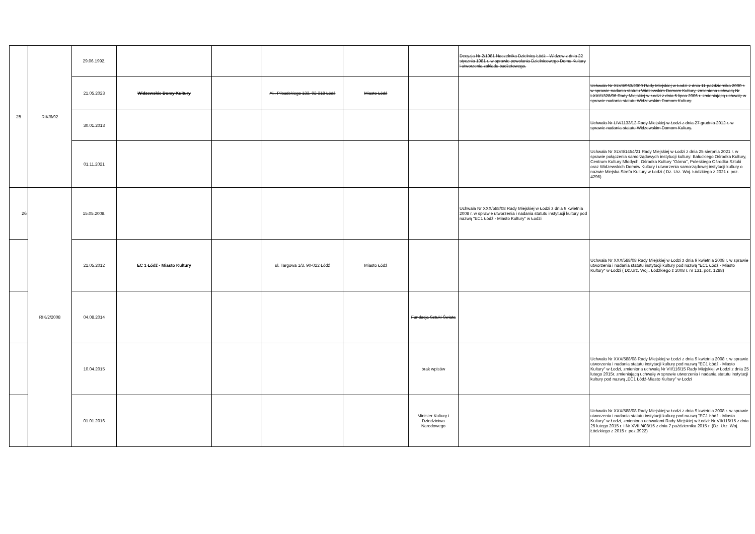| 25 | RIK/6/92 | 29.06.1992. | | | | | | Decyzja Nr 2/1981 Naczelnika Dzielnicy Łódź - Widzew z dnia 22 stycznia 1981 r. w sprawie powołania Dzielnicowego Domu Kultury i utworzenia zakładu budżetowego. | |
| | | 21.05.2023 | Widzewskie Domy Kultury | | Al.. Piłsudskiego 133, 92-318 Łódź | Miasto Łódź | | | Uchwała Nr XLVII/963/2000 Rady Miejskiej w Łodzi z dnia 11 października 2000 r. w sprawie nadania statutu Widzewskim Domom Kultury, zmieniona uchwałą Nr LXXI/1328/06 Rady Miejskiej w Łodzi z dnia 5 lipca 2006 r. zmieniającą uchwałę w sprawie nadania statutu Widzewskim Domom Kultury. |
| | | 30.01.2013 | | | | | | | Uchwała Nr LIV/1133/12 Rady Miejskiej w Łodzi z dnia 27 grudnia 2012 r. w sprawie nadania statutu Widzewskim Domom Kultury. |
| | | 01.11.2021 | | | | | | | Uchwała Nr XLVII/1454/21 Rady Miejskiej w Łodzi z dnia 25 sierpnia 2021 r. w sprawie połączenia samorządowych instytucji kultury: Bałuckiego Ośrodka Kultury, Centrum Kultury Młodych, Ośrodka Kultury "Górna", Poleskiego Ośrodka Sztuki oraz Widzewskich Domów Kultury i utworzenia samorządowej instytucji kultury o nazwie Miejska Strefa Kultury w Łodzi ( Dz. Urz. Woj. Łódzkiego z 2021 r. poz. 4296) |
| 26 | RIK/2/2008 | 15.05.2008. | | | | | | Uchwała Nr XXX/588/08 Rady Miejskiej w Łodzi z dnia 9 kwietnia 2008 r. w sprawie utworzenia i nadania statutu instytucji kultury pod nazwą "EC1 Łódź - Miasto Kultury" w Łodzi | |
| | | 21.05.2012 | EC 1 Łódź - Miasto Kultury | | ul. Targowa 1/3, 90-022 Łódź | Miasto Łódź | | | Uchwała Nr XXX/588/08 Rady Miejskiej w Łodzi z dnia 9 kwietnia 2008 r. w sprawie utworzenia i nadania statutu instytucji kultury pod nazwą "EC1 Łódź - Miasto Kultury" w Łodzi ( Dz.Urz. Woj.. Łódzkiego z 2008 r. nr 131, poz. 1288) |
| | | 04.08.2014 | | | | | Fundacja Sztuki Świata | | |
| | | 10.04.2015 | | | | | brak wpisów | | Uchwała Nr XXX/588/08 Rady Miejskiej w Łodzi z dnia 9 kwietnia 2008 r. w sprawie utworzenia i nadania statutu instytucji kultury pod nazwą "EC1 Łódź - Miasto Kultury" w Łodzi, zmieniona uchwałą Nr VII/116/15 Rady Miejskiej w Łodzi z dnia 25 lutego 2015r. zmieniającą uchwałę w sprawie utworzenia i nadania statutu instytucji kultury pod nazwą „EC1 Łódź-Miasto Kultury” w Łodzi |
| | | 01.01.2016 | | | | | Minister Kultury i Dziedzictwa Narodowego | | Uchwała Nr XXX/588/08 Rady Miejskiej w Łodzi z dnia 9 kwietnia 2008 r. w sprawie utworzenia i nadania statutu instytucji kultury pod nazwą "EC1 Łódź - Miasto Kultury" w Łodzi, zmieniona uchwałami Rady Miejskiej w Łodzi: Nr VII/116/15 z dnia 25 lutego 2015 r. i Nr XVIII/408/15 z dnia 7 października 2015 r. (Dz. Urz. Woj. Łódzkiego z 2015 r. poz.3922) |